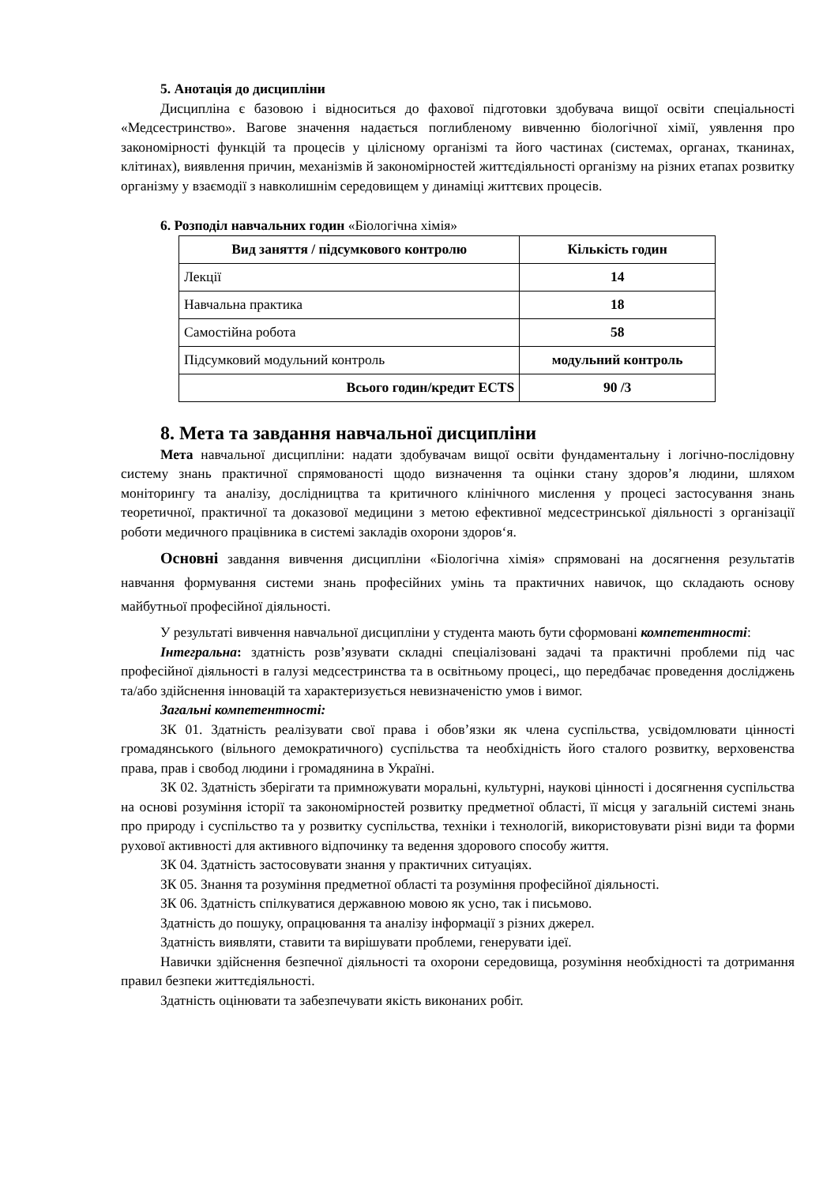5. Анотація до дисципліни
Дисципліна є базовою і відноситься до фахової підготовки здобувача вищої освіти спеціальності «Медсестринство». Вагове значення надається поглибленому вивченню біологічної хімії, уявлення про закономірності функцій та процесів у цілісному організмі та його частинах (системах, органах, тканинах, клітинах), виявлення причин, механізмів й закономірностей життєдіяльності організму на різних етапах розвитку організму у взаємодії з навколишнім середовищем у динаміці життєвих процесів.
6. Розподіл навчальних годин «Біологічна хімія»
| Вид заняття / підсумкового контролю | Кількість годин |
| --- | --- |
| Лекції | 14 |
| Навчальна практика | 18 |
| Самостійна робота | 58 |
| Підсумковий модульний контроль | модульний контроль |
| Всього годин/кредит ECTS | 90 /3 |
8. Мета та завдання навчальної дисципліни
Мета навчальної дисципліни: надати здобувачам вищої освіти фундаментальну і логічно-послідовну систему знань практичної спрямованості щодо визначення та оцінки стану здоров’я людини, шляхом моніторингу та аналізу, дослідництва та критичного клінічного мислення у процесі застосування знань теоретичної, практичної та доказової медицини з метою ефективної медсестринської діяльності з організації роботи медичного працівника в системі закладів охорони здоров‘я.
Основні завдання вивчення дисципліни «Біологічна хімія» спрямовані на досягнення результатів навчання формування системи знань професійних умінь та практичних навичок, що складають основу майбутньої професійної діяльності.
У результаті вивчення навчальної дисципліни у студента мають бути сформовані компетентності:
Інтегральна: здатність розв’язувати складні спеціалізовані задачі та практичні проблеми під час професійної діяльності в галузі медсестринства та в освітньому процесі,, що передбачає проведення досліджень та/або здійснення інновацій та характеризується невизначеністю умов і вимог.
Загальні компетентності:
ЗК 01. Здатність реалізувати свої права і обов’язки як члена суспільства, усвідомлювати цінності громадянського (вільного демократичного) суспільства та необхідність його сталого розвитку, верховенства права, прав і свобод людини і громадянина в Україні.
ЗК 02. Здатність зберігати та примножувати моральні, культурні, наукові цінності і досягнення суспільства на основі розуміння історії та закономірностей розвитку предметної області, її місця у загальній системі знань про природу і суспільство та у розвитку суспільства, техніки і технологій, використовувати різні види та форми рухової активності для активного відпочинку та ведення здорового способу життя.
ЗК 04. Здатність застосовувати знання у практичних ситуаціях.
ЗК 05. Знання та розуміння предметної області та розуміння професійної діяльності.
ЗК 06. Здатність спілкуватися державною мовою як усно, так і письмово.
Здатність до пошуку, опрацювання та аналізу інформації з різних джерел.
Здатність виявляти, ставити та вирішувати проблеми, генерувати ідеї.
Навички здійснення безпечної діяльності та охорони середовища, розуміння необхідності та дотримання правил безпеки життєдіяльності.
Здатність оцінювати та забезпечувати якість виконаних робіт.